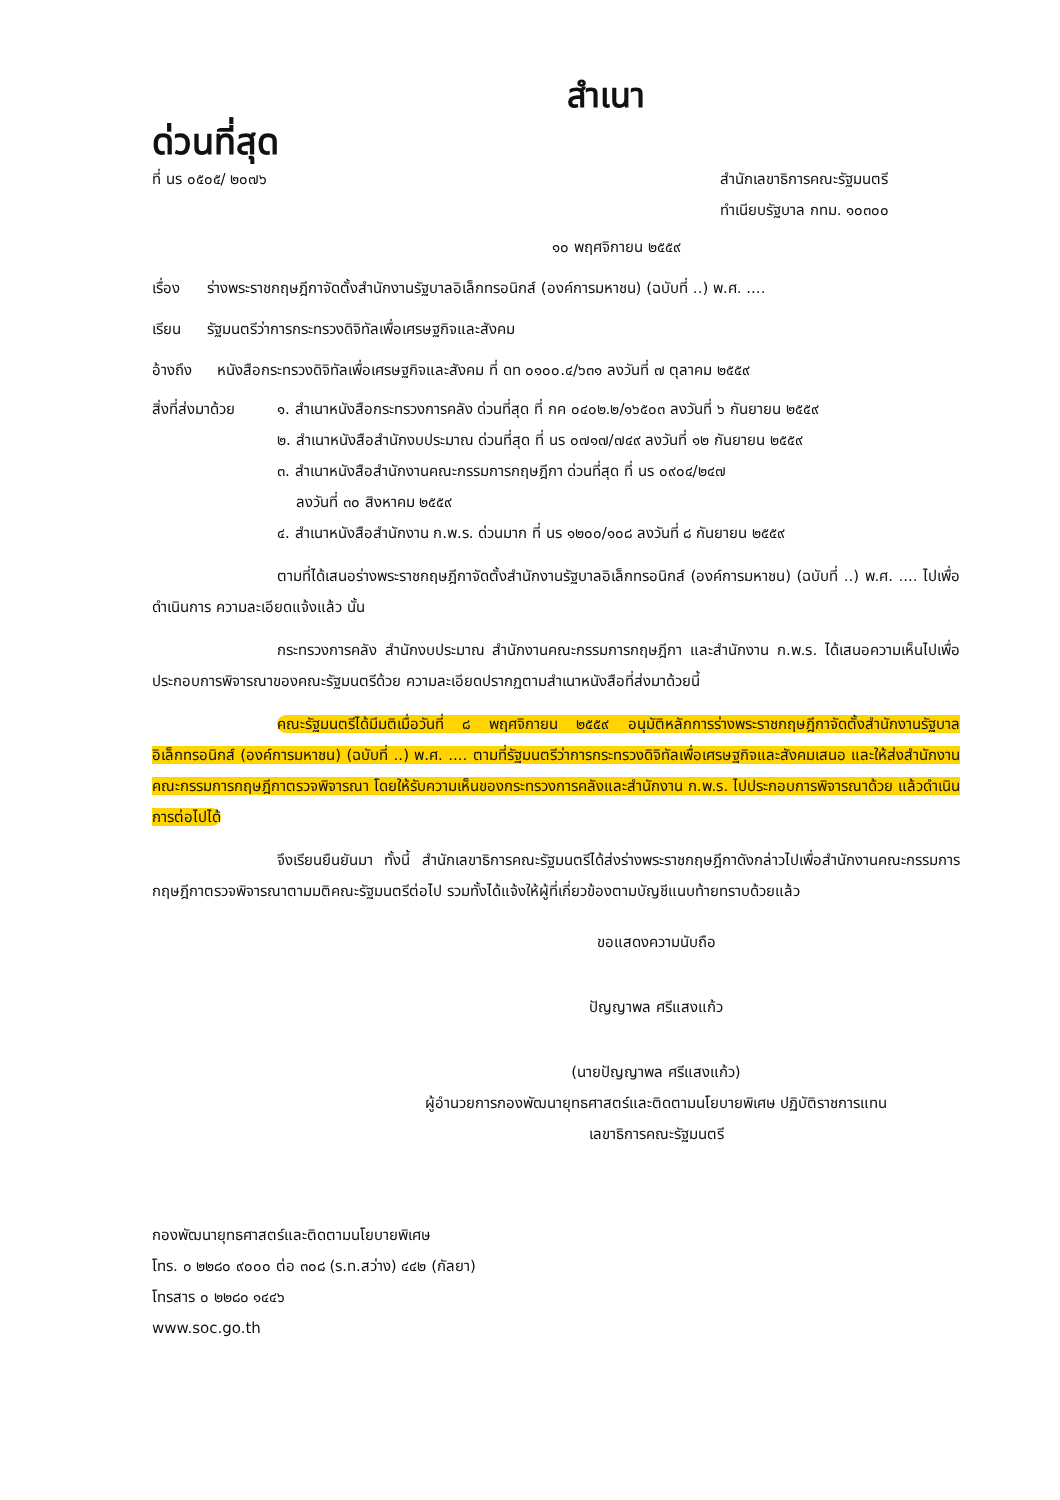สำเนา
ด่วนที่สุด
ที่ นร ๐๕๐๕/ ๒๐๗๖ สำนักเลขาธิการคณะรัฐมนตรี
ทำเนียบรัฐบาล กทม. ๑๐๓๐๐
๑๐ พฤศจิกายน ๒๕๕๙
เรื่อง ร่างพระราชกฤษฎีกาจัดตั้งสำนักงานรัฐบาลอิเล็กทรอนิกส์ (องค์การมหาชน) (ฉบับที่ ..) พ.ศ. ....
เรียน รัฐมนตรีว่าการกระทรวงดิจิทัลเพื่อเศรษฐกิจและสังคม
อ้างถึง หนังสือกระทรวงดิจิทัลเพื่อเศรษฐกิจและสังคม ที่ ดท ๐๑๐๐.๔/๖๓๑ ลงวันที่ ๗ ตุลาคม ๒๕๕๙
สิ่งที่ส่งมาด้วย
๑. สำเนาหนังสือกระทรวงการคลัง ด่วนที่สุด ที่ กค ๐๔๐๒.๒/๑๖๕๐๓ ลงวันที่ ๖ กันยายน ๒๕๕๙
๒. สำเนาหนังสือสำนักงบประมาณ ด่วนที่สุด ที่ นร ๐๗๑๗/๗๔๙ ลงวันที่ ๑๒ กันยายน ๒๕๕๙
๓. สำเนาหนังสือสำนักงานคณะกรรมการกฤษฎีกา ด่วนที่สุด ที่ นร ๐๙๐๔/๒๔๗
ลงวันที่ ๓๐ สิงหาคม ๒๕๕๙
๔. สำเนาหนังสือสำนักงาน ก.พ.ร. ด่วนมาก ที่ นร ๑๒๐๐/๑๐๘ ลงวันที่ ๘ กันยายน ๒๕๕๙
ตามที่ได้เสนอร่างพระราชกฤษฎีกาจัดตั้งสำนักงานรัฐบาลอิเล็กทรอนิกส์ (องค์การมหาชน) (ฉบับที่ ..) พ.ศ. .... ไปเพื่อดำเนินการ ความละเอียดแจ้งแล้ว นั้น
กระทรวงการคลัง สำนักงบประมาณ สำนักงานคณะกรรมการกฤษฎีกา และสำนักงาน ก.พ.ร. ได้เสนอความเห็นไปเพื่อประกอบการพิจารณาของคณะรัฐมนตรีด้วย ความละเอียดปรากฏตามสำเนาหนังสือที่ส่งมาด้วยนี้
คณะรัฐมนตรีได้มีมติเมื่อวันที่ ๘ พฤศจิกายน ๒๕๕๙ อนุมัติหลักการร่างพระราชกฤษฎีกาจัดตั้งสำนักงานรัฐบาลอิเล็กทรอนิกส์ (องค์การมหาชน) (ฉบับที่ ..) พ.ศ. .... ตามที่รัฐมนตรีว่าการกระทรวงดิจิทัลเพื่อเศรษฐกิจและสังคมเสนอ และให้ส่งสำนักงานคณะกรรมการกฤษฎีกาตรวจพิจารณา โดยให้รับความเห็นของกระทรวงการคลังและสำนักงาน ก.พ.ร. ไปประกอบการพิจารณาด้วย แล้วดำเนินการต่อไปได้
จึงเรียนยืนยันมา ทั้งนี้ สำนักเลขาธิการคณะรัฐมนตรีได้ส่งร่างพระราชกฤษฎีกาดังกล่าวไปเพื่อสำนักงานคณะกรรมการกฤษฎีกาตรวจพิจารณาตามมติคณะรัฐมนตรีต่อไป รวมทั้งได้แจ้งให้ผู้ที่เกี่ยวข้องตามบัญชีแนบท้ายทราบด้วยแล้ว
ขอแสดงความนับถือ
ปัญญาพล ศรีแสงแก้ว
(นายปัญญาพล ศรีแสงแก้ว)
ผู้อำนวยการกองพัฒนายุทธศาสตร์และติดตามนโยบายพิเศษ ปฏิบัติราชการแทน
เลขาธิการคณะรัฐมนตรี
กองพัฒนายุทธศาสตร์และติดตามนโยบายพิเศษ
โทร. ๐ ๒๒๘๐ ๙๐๐๐ ต่อ ๓๐๘ (ร.ท.สว่าง) ๔๔๒ (กัลยา)
โทรสาร ๐ ๒๒๘๐ ๑๔๔๖
www.soc.go.th